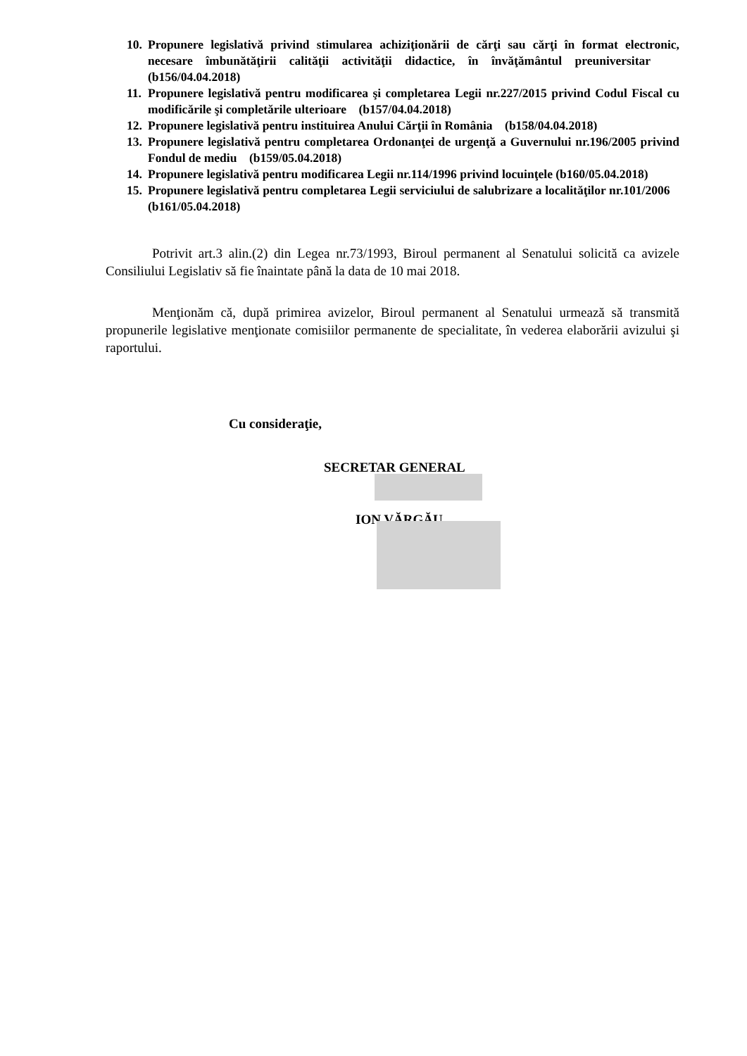10. Propunere legislativă privind stimularea achiziţionării de cărţi sau cărţi în format electronic, necesare îmbunătăţirii calităţii activităţii didactice, în învăţământul preuniversitar (b156/04.04.2018)
11. Propunere legislativă pentru modificarea şi completarea Legii nr.227/2015 privind Codul Fiscal cu modificările şi completările ulterioare (b157/04.04.2018)
12. Propunere legislativă pentru instituirea Anului Cărţii în România (b158/04.04.2018)
13. Propunere legislativă pentru completarea Ordonanţei de urgenţă a Guvernului nr.196/2005 privind Fondul de mediu (b159/05.04.2018)
14. Propunere legislativă pentru modificarea Legii nr.114/1996 privind locuinţele (b160/05.04.2018)
15. Propunere legislativă pentru completarea Legii serviciului de salubrizare a localităţilor nr.101/2006 (b161/05.04.2018)
Potrivit art.3 alin.(2) din Legea nr.73/1993, Biroul permanent al Senatului solicită ca avizele Consiliului Legislativ să fie înaintate până la data de 10 mai 2018.
Menţionăm că, după primirea avizelor, Biroul permanent al Senatului urmează să transmită propunerile legislative menţionate comisiilor permanente de specialitate, în vederea elaborării avizului şi raportului.
Cu consideraţie,
SECRETAR GENERAL
ION VĂRGĂU